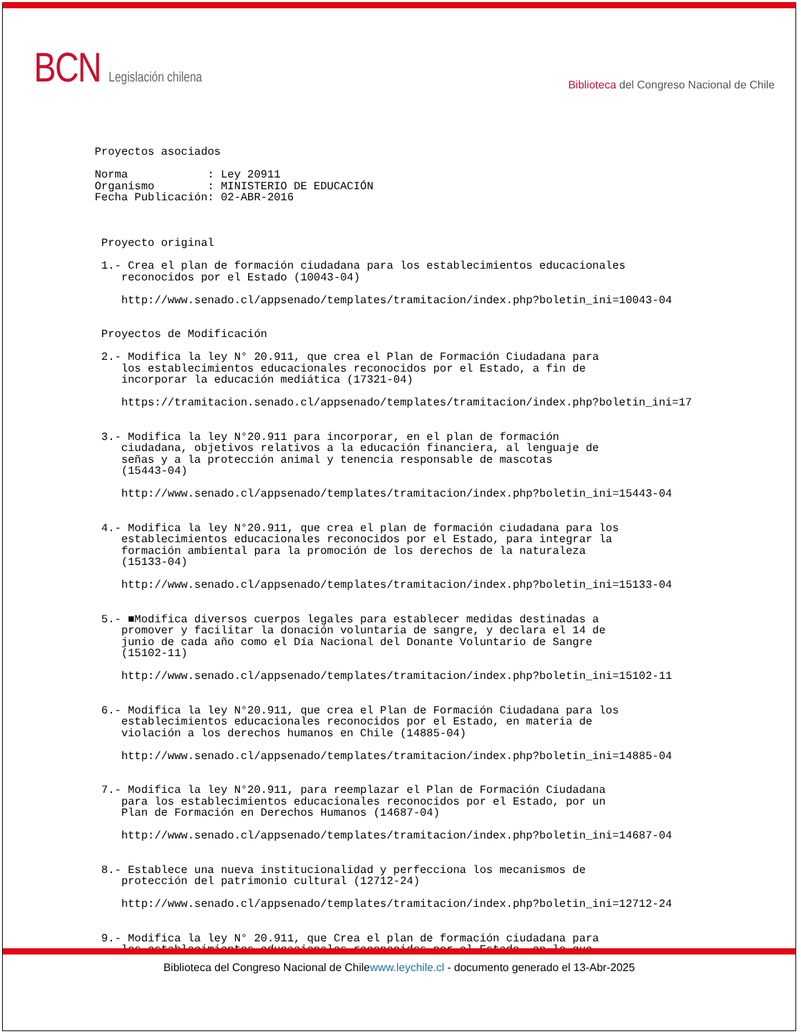BCN Legislación chilena
Biblioteca del Congreso Nacional de Chile
Proyectos asociados Norma : Ley 20911 Organismo : MINISTERIO DE EDUCACIÓN Fecha Publicación: 02-ABR-2016 Proyecto original 1.- Crea el plan de formación ciudadana para los establecimientos educacionales reconocidos por el Estado (10043-04) http://www.senado.cl/appsenado/templates/tramitacion/index.php?boletin_ini=10043-04 Proyectos de Modificación 2.- Modifica la ley N° 20.911, que crea el Plan de Formación Ciudadana para los establecimientos educacionales reconocidos por el Estado, a fin de incorporar la educación mediática (17321-04) https://tramitacion.senado.cl/appsenado/templates/tramitacion/index.php?boletin_ini=17 3.- Modifica la ley N°20.911 para incorporar, en el plan de formación ciudadana, objetivos relativos a la educación financiera, al lenguaje de señas y a la protección animal y tenencia responsable de mascotas (15443-04) http://www.senado.cl/appsenado/templates/tramitacion/index.php?boletin_ini=15443-04 4.- Modifica la ley N°20.911, que crea el plan de formación ciudadana para los establecimientos educacionales reconocidos por el Estado, para integrar la formación ambiental para la promoción de los derechos de la naturaleza (15133-04) http://www.senado.cl/appsenado/templates/tramitacion/index.php?boletin_ini=15133-04 5.- ■Modifica diversos cuerpos legales para establecer medidas destinadas a promover y facilitar la donación voluntaria de sangre, y declara el 14 de junio de cada año como el Día Nacional del Donante Voluntario de Sangre (15102-11) http://www.senado.cl/appsenado/templates/tramitacion/index.php?boletin_ini=15102-11 6.- Modifica la ley N°20.911, que crea el Plan de Formación Ciudadana para los establecimientos educacionales reconocidos por el Estado, en materia de violación a los derechos humanos en Chile (14885-04) http://www.senado.cl/appsenado/templates/tramitacion/index.php?boletin_ini=14885-04 7.- Modifica la ley N°20.911, para reemplazar el Plan de Formación Ciudadana para los establecimientos educacionales reconocidos por el Estado, por un Plan de Formación en Derechos Humanos (14687-04) http://www.senado.cl/appsenado/templates/tramitacion/index.php?boletin_ini=14687-04 8.- Establece una nueva institucionalidad y perfecciona los mecanismos de protección del patrimonio cultural (12712-24) http://www.senado.cl/appsenado/templates/tramitacion/index.php?boletin_ini=12712-24 9.- Modifica la ley N° 20.911, que Crea el plan de formación ciudadana para los establecimientos educacionales reconocidos por el Estado, en lo que
Biblioteca del Congreso Nacional de Chilewww.leychile.cl - documento generado el 13-Abr-2025